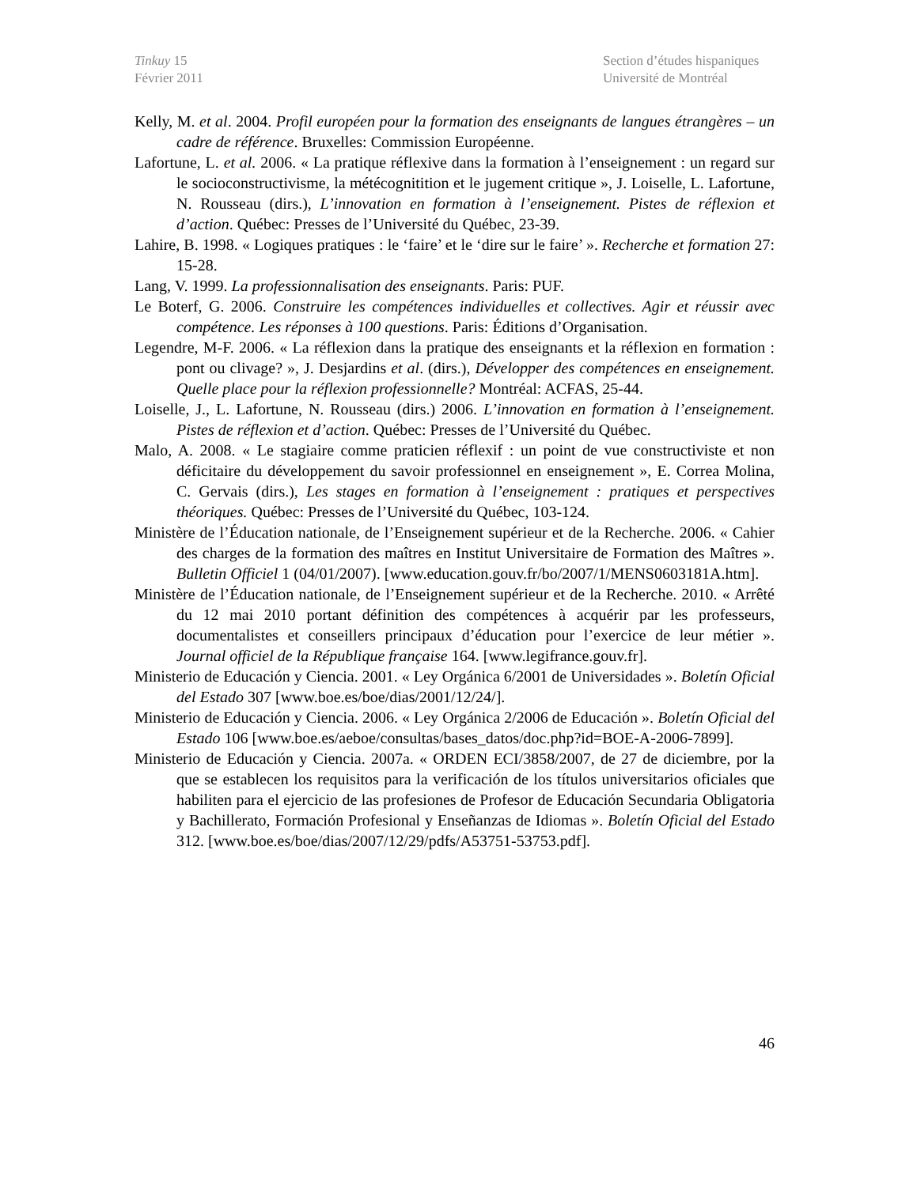Tinkuy 15
Février 2011
Section d’études hispaniques
Université de Montréal
Kelly, M. et al. 2004. Profil européen pour la formation des enseignants de langues étrangères – un cadre de référence. Bruxelles: Commission Européenne.
Lafortune, L. et al. 2006. « La pratique réflexive dans la formation à l’enseignement : un regard sur le socioconstructivisme, la métécognitition et le jugement critique », J. Loiselle, L. Lafortune, N. Rousseau (dirs.), L’innovation en formation à l’enseignement. Pistes de réflexion et d’action. Québec: Presses de l’Université du Québec, 23-39.
Lahire, B. 1998. « Logiques pratiques : le ‘faire’ et le ‘dire sur le faire’ ». Recherche et formation 27: 15-28.
Lang, V. 1999. La professionnalisation des enseignants. Paris: PUF.
Le Boterf, G. 2006. Construire les compétences individuelles et collectives. Agir et réussir avec compétence. Les réponses à 100 questions. Paris: Éditions d’Organisation.
Legendre, M-F. 2006. « La réflexion dans la pratique des enseignants et la réflexion en formation : pont ou clivage? », J. Desjardins et al. (dirs.), Développer des compétences en enseignement. Quelle place pour la réflexion professionnelle? Montréal: ACFAS, 25-44.
Loiselle, J., L. Lafortune, N. Rousseau (dirs.) 2006. L’innovation en formation à l’enseignement. Pistes de réflexion et d’action. Québec: Presses de l’Université du Québec.
Malo, A. 2008. « Le stagiaire comme praticien réflexif : un point de vue constructiviste et non déficitaire du développement du savoir professionnel en enseignement », E. Correa Molina, C. Gervais (dirs.), Les stages en formation à l’enseignement : pratiques et perspectives théoriques. Québec: Presses de l’Université du Québec, 103-124.
Ministère de l’Éducation nationale, de l’Enseignement supérieur et de la Recherche. 2006. « Cahier des charges de la formation des maîtres en Institut Universitaire de Formation des Maîtres ». Bulletin Officiel 1 (04/01/2007). [www.education.gouv.fr/bo/2007/1/MENS0603181A.htm].
Ministère de l’Éducation nationale, de l’Enseignement supérieur et de la Recherche. 2010. « Arrêté du 12 mai 2010 portant définition des compétences à acquérir par les professeurs, documentalistes et conseillers principaux d’éducation pour l’exercice de leur métier ». Journal officiel de la République française 164. [www.legifrance.gouv.fr].
Ministerio de Educación y Ciencia. 2001. « Ley Orgánica 6/2001 de Universidades ». Boletín Oficial del Estado 307 [www.boe.es/boe/dias/2001/12/24/].
Ministerio de Educación y Ciencia. 2006. « Ley Orgánica 2/2006 de Educación ». Boletín Oficial del Estado 106 [www.boe.es/aeboe/consultas/bases_datos/doc.php?id=BOE-A-2006-7899].
Ministerio de Educación y Ciencia. 2007a. « ORDEN ECI/3858/2007, de 27 de diciembre, por la que se establecen los requisitos para la verificación de los títulos universitarios oficiales que habiliten para el ejercicio de las profesiones de Profesor de Educación Secundaria Obligatoria y Bachillerato, Formación Profesional y Enseñanzas de Idiomas ». Boletín Oficial del Estado 312. [www.boe.es/boe/dias/2007/12/29/pdfs/A53751-53753.pdf].
46